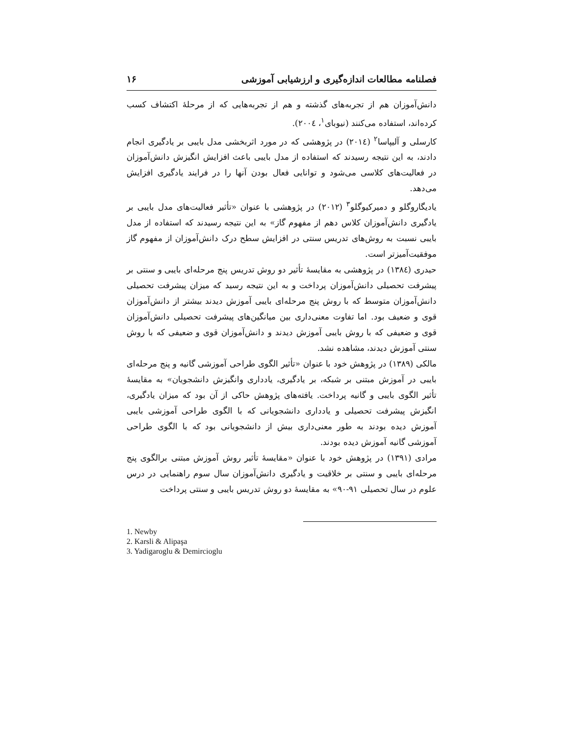فصلنامه مطالعات اندازه‌گیری و ارزشیابی آموزشی ۱۶
دانش‌آموزان هم از تجربه‌های گذشته و هم از تجربه‌هایی که از مرحلهٔ اکتشاف کسب کرده‌اند، استفاده می‌کنند (نیوبای<sup>۱</sup>، ۲۰۰٤).
کارسلی و آلیپاسا<sup>۲</sup> (۲۰۱٤) در پژوهشی که در مورد اثربخشی مدل بایبی بر یادگیری انجام دادند، به این نتیجه رسیدند که استفاده از مدل بایبی باعث افزایش انگیزش دانش‌آموزان در فعالیت‌های کلاسی می‌شود و توانایی فعال بودن آنها را در فرایند یادگیری افزایش می‌دهد.
یادیگاروگلو و دمیرکیوگلو<sup>۳</sup> (۲۰۱۲) در پژوهشی با عنوان «تأثیر فعالیت‌های مدل بایبی بر یادگیری دانش‌آموزان کلاس دهم از مفهوم گاز» به این نتیجه رسیدند که استفاده از مدل بایبی نسبت به روش‌های تدریس سنتی در افزایش سطح درک دانش‌آموزان از مفهوم گاز موفقیت‌آمیزتر است.
حیدری (۱۳۸٤) در پژوهشی به مقایسهٔ تأثیر دو روش تدریس پنج مرحله‌ای بایبی و سنتی بر پیشرفت تحصیلی دانش‌آموزان پرداخت و به این نتیجه رسید که میزان پیشرفت تحصیلی دانش‌آموزان متوسط که با روش پنج مرحله‌ای بایبی آموزش دیدند بیشتر از دانش‌آموزان قوی و ضعیف بود. اما تفاوت معنی‌داری بین میانگین‌های پیشرفت تحصیلی دانش‌آموزان قوی و ضعیفی که با روش بایبی آموزش دیدند و دانش‌آموزان قوی و ضعیفی که با روش سنتی آموزش دیدند، مشاهده نشد.
مالکی (۱۳۸۹) در پژوهش خود با عنوان «تأثیر الگوی طراحی آموزشی گانیه و پنج مرحله‌ای بایبی در آموزش مبتنی بر شبکه، بر یادگیری، یادداری وانگیزش دانشجویان» به مقایسهٔ تأثیر الگوی بایبی و گانیه پرداخت. یافته‌های پژوهش حاکی از آن بود که میزان یادگیری، انگیزش پیشرفت تحصیلی و یادداری دانشجویانی که با الگوی طراحی آموزشی بایبی آموزش دیده بودند به طور معنی‌داری بیش از دانشجویانی بود که با الگوی طراحی آموزشی گانیه آموزش دیده بودند.
مرادی (۱۳۹۱) در پژوهش خود با عنوان «مقایسهٔ تأثیر روش آموزش مبتنی برالگوی پنج مرحله‌ای بایبی و سنتی بر خلاقیت و یادگیری دانش‌آموزان سال سوم راهنمایی در درس علوم در سال تحصیلی ۹۱-۹۰» به مقایسهٔ دو روش تدریس بایبی و سنتی پرداخت
1. Newby
2. Karsli & Alipaşa
3. Yadigaroglu & Demircioglu